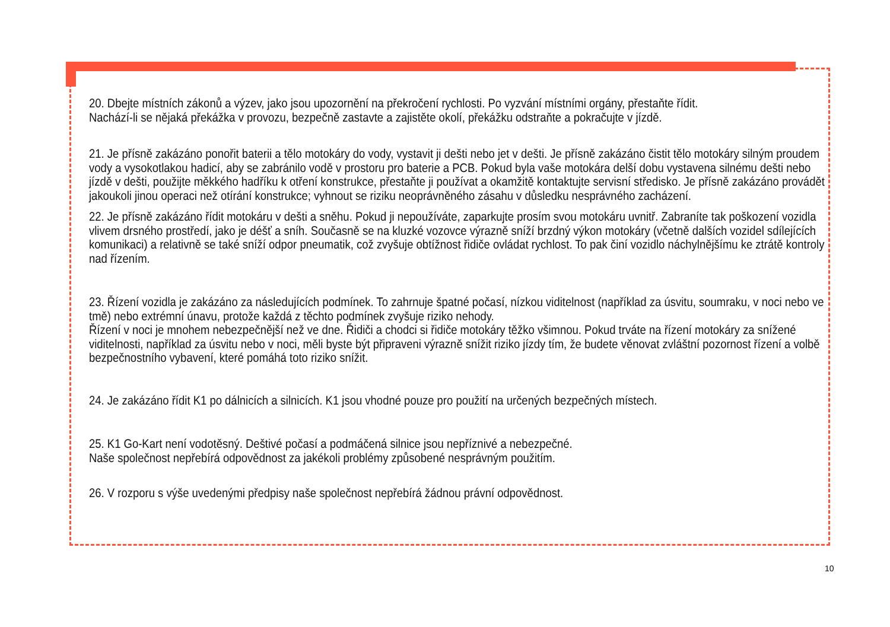20. Dbejte místních zákonů a výzev, jako jsou upozornění na překročení rychlosti. Po vyzvání místními orgány, přestaňte řídit.
Nachází-li se nějaká překážka v provozu, bezpečně zastavte a zajistěte okolí, překážku odstraňte a pokračujte v jízdě.
21. Je přísně zakázáno ponořit baterii a tělo motokáry do vody, vystavit ji dešti nebo jet v dešti. Je přísně zakázáno čistit tělo motokáry silným proudem vody a vysokotlakou hadicí, aby se zabránilo vodě v prostoru pro baterie a PCB. Pokud byla vaše motokára delší dobu vystavena silnému dešti nebo jízdě v dešti, použijte měkkého hadříku k otření konstrukce, přestaňte ji používat a okamžitě kontaktujte servisní středisko. Je přísně zakázáno provádět jakoukoli jinou operaci než otírání konstrukce; vyhnout se riziku neoprávněného zásahu v důsledku nesprávného zacházení.
22. Je přísně zakázáno řídit motokáru v dešti a sněhu. Pokud ji nepoužíváte, zaparkujte prosím svou motokáru uvnitř. Zabraníte tak poškození vozidla vlivem drsného prostředí, jako je déšť a sníh. Současně se na kluzké vozovce výrazně sníží brzdný výkon motokáry (včetně dalších vozidel sdílejících komunikaci) a relativně se také sníží odpor pneumatik, což zvyšuje obtížnost řidiče ovládat rychlost. To pak činí vozidlo náchylnějšímu ke ztrátě kontroly nad řízením.
23. Řízení vozidla je zakázáno za následujících podmínek. To zahrnuje špatné počasí, nízkou viditelnost (například za úsvitu, soumraku, v noci nebo ve tmě) nebo extrémní únavu, protože každá z těchto podmínek zvyšuje riziko nehody.
Řízení v noci je mnohem nebezpečnější než ve dne. Řidiči a chodci si řidiče motokáry těžko všimnou. Pokud trváte na řízení motokáry za snížené viditelnosti, například za úsvitu nebo v noci, měli byste být připraveni výrazně snížit riziko jízdy tím, že budete věnovat zvláštní pozornost řízení a volbě bezpečnostního vybavení, které pomáhá toto riziko snížit.
24. Je zakázáno řídit K1 po dálnicích a silnicích. K1 jsou vhodné pouze pro použití na určených bezpečných místech.
25. K1 Go-Kart není vodotěsný. Deštivé počasí a podmáčená silnice jsou nepříznivé a nebezpečné.
Naše společnost nepřebírá odpovědnost za jakékoli problémy způsobené nesprávným použitím.
26. V rozporu s výše uvedenými předpisy naše společnost nepřebírá žádnou právní odpovědnost.
10